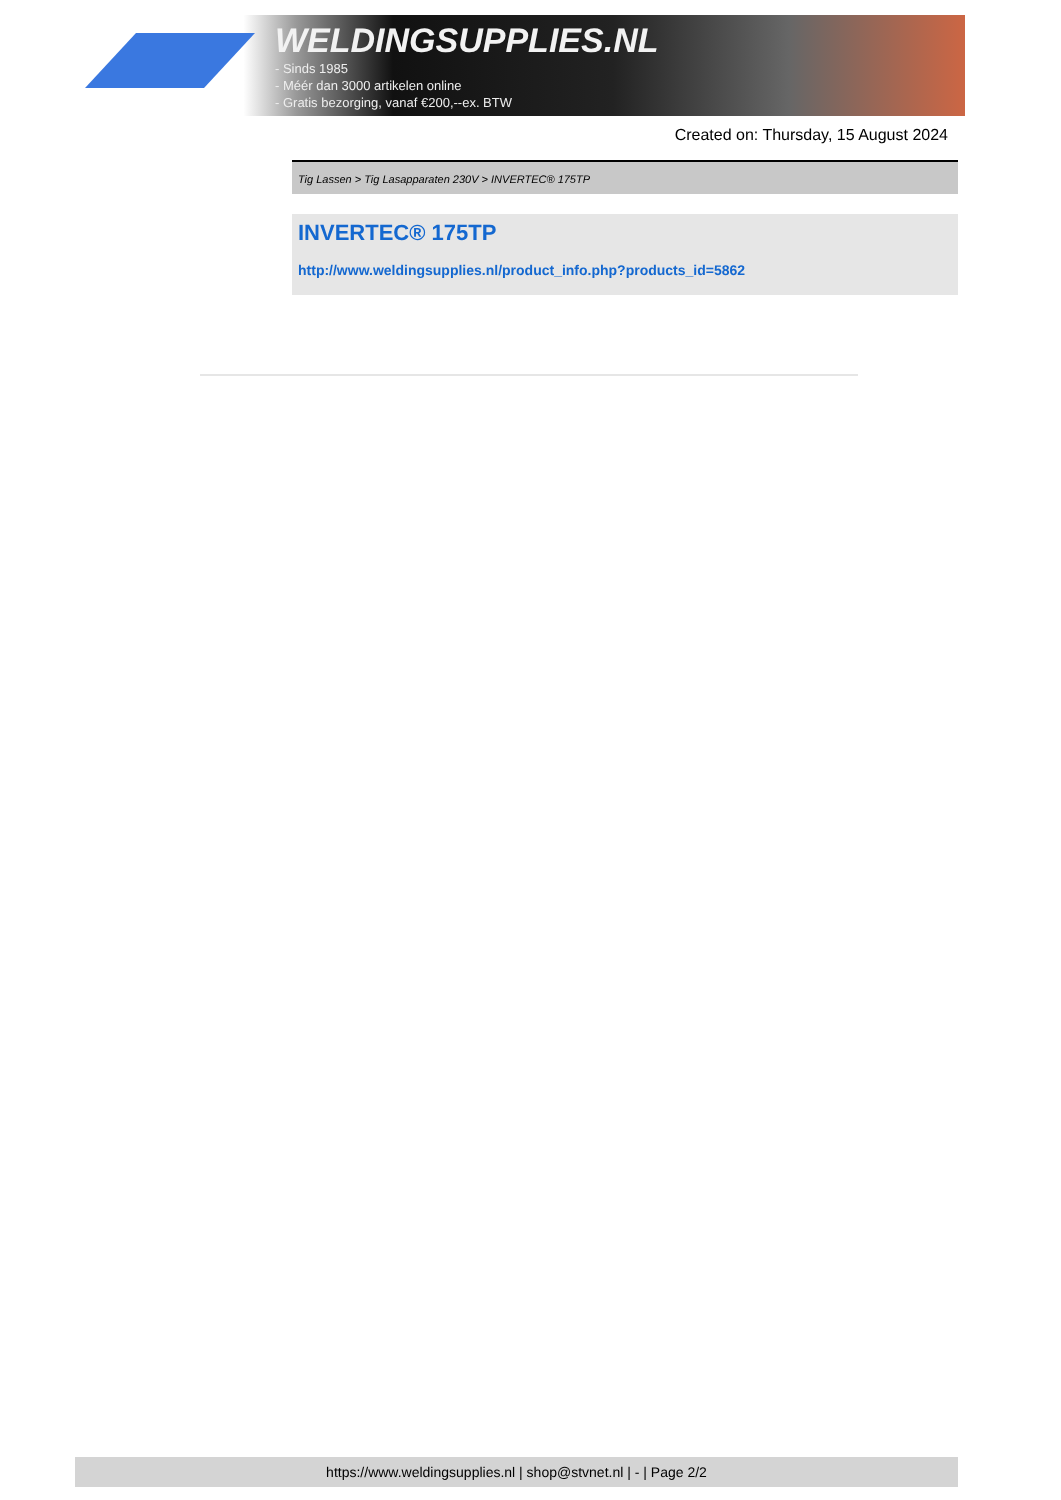WELDINGSUPPLIES.NL
- Sinds 1985
- Méér dan 3000 artikelen online
- Gratis bezorging, vanaf €200,--ex. BTW
Created on: Thursday, 15 August 2024
Tig Lassen > Tig Lasapparaten 230V > INVERTEC® 175TP
INVERTEC® 175TP
http://www.weldingsupplies.nl/product_info.php?products_id=5862
https://www.weldingsupplies.nl | shop@stvnet.nl | - | Page 2/2